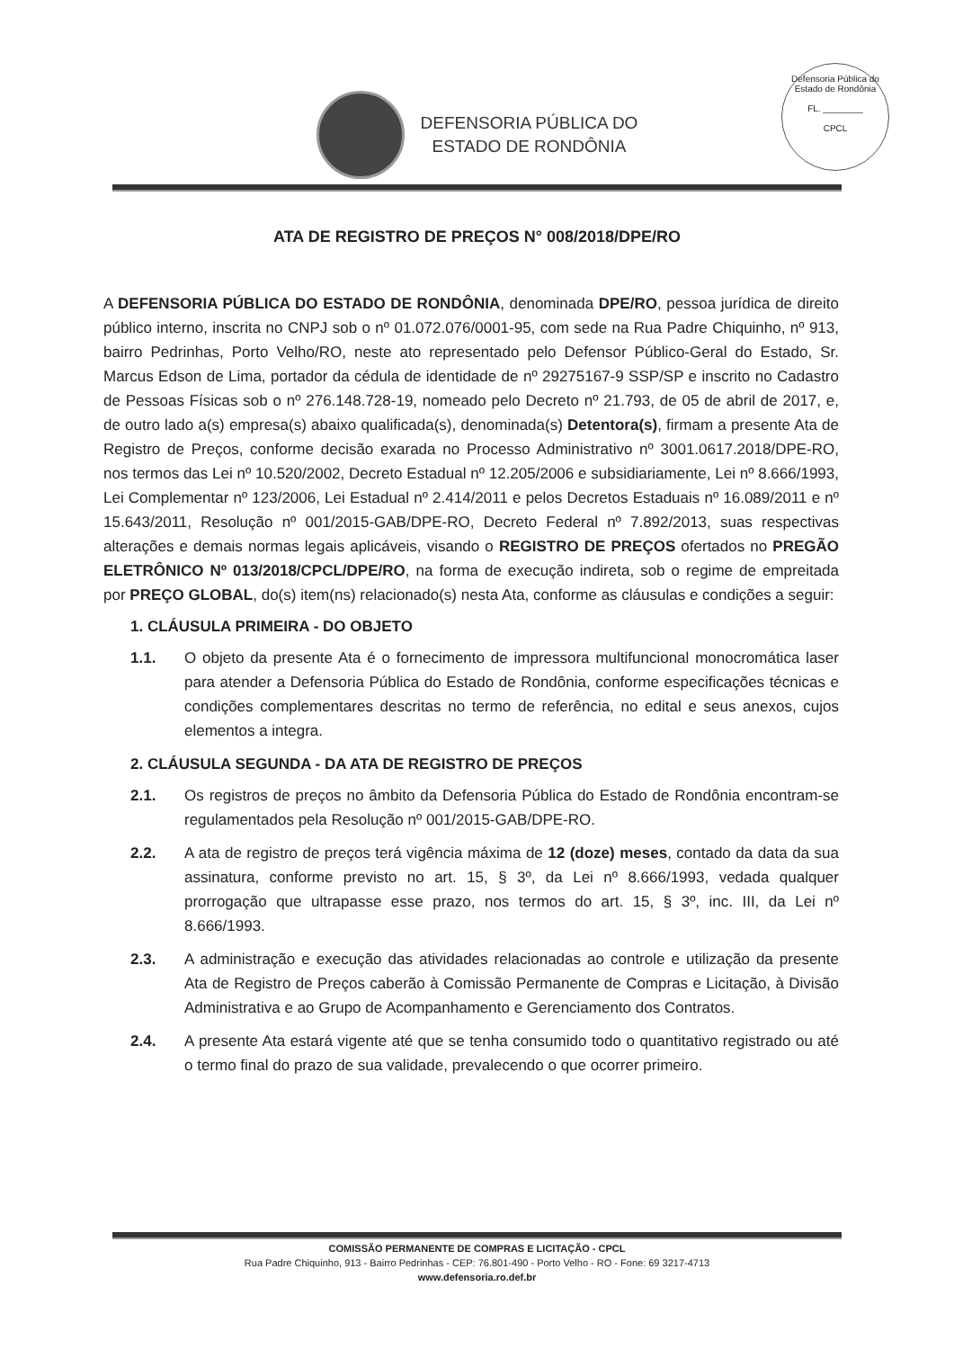Defensoria Pública do Estado de Rondônia
FL. ________
CPCL
DEFENSORIA PÚBLICA DO
ESTADO DE RONDÔNIA
ATA DE REGISTRO DE PREÇOS N° 008/2018/DPE/RO
A DEFENSORIA PÚBLICA DO ESTADO DE RONDÔNIA, denominada DPE/RO, pessoa jurídica de direito público interno, inscrita no CNPJ sob o nº 01.072.076/0001-95, com sede na Rua Padre Chiquinho, nº 913, bairro Pedrinhas, Porto Velho/RO, neste ato representado pelo Defensor Público-Geral do Estado, Sr. Marcus Edson de Lima, portador da cédula de identidade de nº 29275167-9 SSP/SP e inscrito no Cadastro de Pessoas Físicas sob o nº 276.148.728-19, nomeado pelo Decreto nº 21.793, de 05 de abril de 2017, e, de outro lado a(s) empresa(s) abaixo qualificada(s), denominada(s) Detentora(s), firmam a presente Ata de Registro de Preços, conforme decisão exarada no Processo Administrativo nº 3001.0617.2018/DPE-RO, nos termos das Lei nº 10.520/2002, Decreto Estadual nº 12.205/2006 e subsidiariamente, Lei nº 8.666/1993, Lei Complementar nº 123/2006, Lei Estadual nº 2.414/2011 e pelos Decretos Estaduais nº 16.089/2011 e nº 15.643/2011, Resolução nº 001/2015-GAB/DPE-RO, Decreto Federal nº 7.892/2013, suas respectivas alterações e demais normas legais aplicáveis, visando o REGISTRO DE PREÇOS ofertados no PREGÃO ELETRÔNICO Nº 013/2018/CPCL/DPE/RO, na forma de execução indireta, sob o regime de empreitada por PREÇO GLOBAL, do(s) item(ns) relacionado(s) nesta Ata, conforme as cláusulas e condições a seguir:
1. CLÁUSULA PRIMEIRA - DO OBJETO
1.1. O objeto da presente Ata é o fornecimento de impressora multifuncional monocromática laser para atender a Defensoria Pública do Estado de Rondônia, conforme especificações técnicas e condições complementares descritas no termo de referência, no edital e seus anexos, cujos elementos a integra.
2. CLÁUSULA SEGUNDA - DA ATA DE REGISTRO DE PREÇOS
2.1. Os registros de preços no âmbito da Defensoria Pública do Estado de Rondônia encontram-se regulamentados pela Resolução nº 001/2015-GAB/DPE-RO.
2.2. A ata de registro de preços terá vigência máxima de 12 (doze) meses, contado da data da sua assinatura, conforme previsto no art. 15, § 3º, da Lei nº 8.666/1993, vedada qualquer prorrogação que ultrapasse esse prazo, nos termos do art. 15, § 3º, inc. III, da Lei nº 8.666/1993.
2.3. A administração e execução das atividades relacionadas ao controle e utilização da presente Ata de Registro de Preços caberão à Comissão Permanente de Compras e Licitação, à Divisão Administrativa e ao Grupo de Acompanhamento e Gerenciamento dos Contratos.
2.4. A presente Ata estará vigente até que se tenha consumido todo o quantitativo registrado ou até o termo final do prazo de sua validade, prevalecendo o que ocorrer primeiro.
COMISSÃO PERMANENTE DE COMPRAS E LICITAÇÃO - CPCL
Rua Padre Chiquinho, 913 - Bairro Pedrinhas - CEP: 76.801-490 - Porto Velho - RO - Fone: 69 3217-4713
www.defensoria.ro.def.br